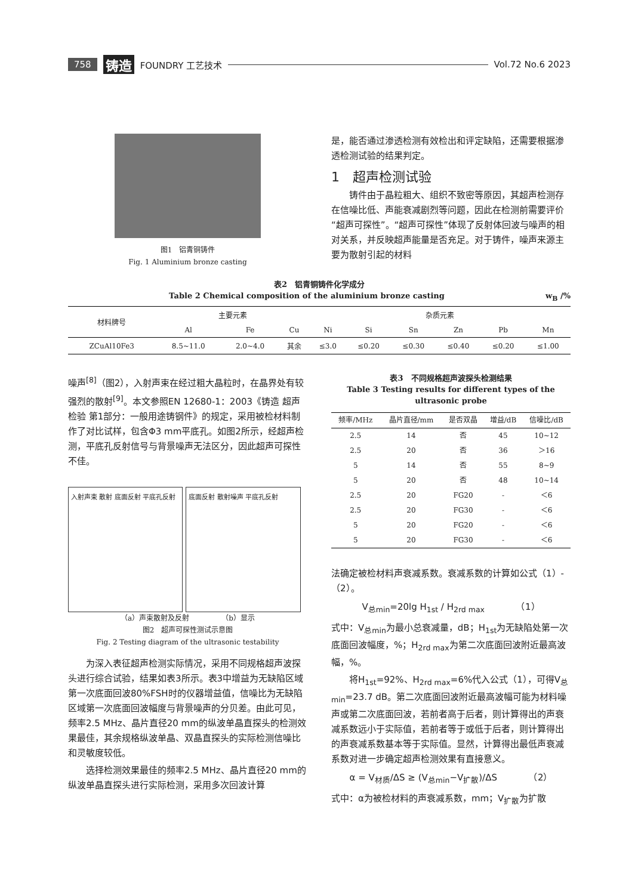758 铸造 FOUNDRY 工艺技术 Vol.72 No.6 2023
图1　铝青铜铸件
Fig. 1 Aluminium bronze casting
是，能否通过渗透检测有效检出和评定缺陷，还需要根据渗透检测试验的结果判定。
1　超声检测试验
　　铸件由于晶粒粗大、组织不致密等原因，其超声检测存在信噪比低、声能衰减剧烈等问题，因此在检测前需要评价“超声可探性”。“超声可探性”体现了反射体回波与噪声的相对关系，并反映超声能量是否充足。对于铸件，噪声来源主要为散射引起的材料
表2　铝青铜铸件化学成分
Table 2 Chemical composition of the aluminium bronze casting w<sub>B</sub> /%
| 材料牌号 | 主要元素 | | | 杂质元素 | | | | | |
| --- | --- | --- | --- | --- | --- | --- | --- | --- | --- |
| | Al | Fe | Cu | Ni | Si | Sn | Zn | Pb | Mn |
| ZCuAl10Fe3 | 8.5~11.0 | 2.0~4.0 | 其余 | ≤3.0 | ≤0.20 | ≤0.30 | ≤0.40 | ≤0.20 | ≤1.00 |
噪声<sup>[8]</sup>（图2），入射声束在经过粗大晶粒时，在晶界处有较强烈的散射<sup>[9]</sup>。本文参照EN 12680-1：2003《铸造 超声检验 第1部分：一般用途铸钢件》的规定，采用被检材料制作了对比试样，包含Φ3 mm平底孔。如图2所示，经超声检测，平底孔反射信号与背景噪声无法区分，因此超声可探性不佳。
入射声束 散射 底面反射 平底孔反射 底面反射 散射噪声 平底孔反射
（a）声束散射及反射　　　　　（b）显示
图2　超声可探性测试示意图
Fig. 2 Testing diagram of the ultrasonic testability
　　为深入表征超声检测实际情况，采用不同规格超声波探头进行综合试验，结果如表3所示。表3中增益为无缺陷区域第一次底面回波80%FSH时的仪器增益值，信噪比为无缺陷区域第一次底面回波幅度与背景噪声的分贝差。由此可见，频率2.5 MHz、晶片直径20 mm的纵波单晶直探头的检测效果最佳，其余规格纵波单晶、双晶直探头的实际检测信噪比和灵敏度较低。
　　选择检测效果最佳的频率2.5 MHz、晶片直径20 mm的纵波单晶直探头进行实际检测，采用多次回波计算
表3　不同规格超声波探头检测结果
Table 3 Testing results for different types of the ultrasonic probe
| 频率/MHz | 晶片直径/mm | 是否双晶 | 增益/dB | 信噪比/dB |
| --- | --- | --- | --- | --- |
| 2.5 | 14 | 否 | 45 | 10~12 |
| 2.5 | 20 | 否 | 36 | ＞16 |
| 5 | 14 | 否 | 55 | 8~9 |
| 5 | 20 | 否 | 48 | 10~14 |
| 2.5 | 20 | FG20 | - | ＜6 |
| 2.5 | 20 | FG30 | - | ＜6 |
| 5 | 20 | FG20 | - | ＜6 |
| 5 | 20 | FG30 | - | ＜6 |
法确定被检材料声衰减系数。衰减系数的计算如公式（1）-（2）。
V<sub>总min</sub>=20lg H<sub>1st</sub> / H<sub>2rd max</sub>　　　　（1）
式中：V<sub>总min</sub>为最小总衰减量，dB；H<sub>1st</sub>为无缺陷处第一次底面回波幅度，%；H<sub>2rd max</sub>为第二次底面回波附近最高波幅，%。
　　将H<sub>1st</sub>=92%、H<sub>2rd max</sub>=6%代入公式（1），可得V<sub>总min</sub>=23.7 dB。第二次底面回波附近最高波幅可能为材料噪声或第二次底面回波，若前者高于后者，则计算得出的声衰减系数远小于实际值，若前者等于或低于后者，则计算得出的声衰减系数基本等于实际值。显然，计算得出最低声衰减系数对进一步确定超声检测效果有直接意义。
α = V<sub>材质</sub>/ΔS ≥ (V<sub>总min</sub>−V<sub>扩散</sub>)/ΔS　　　　（2）
式中：α为被检材料的声衰减系数，mm；V<sub>扩散</sub>为扩散